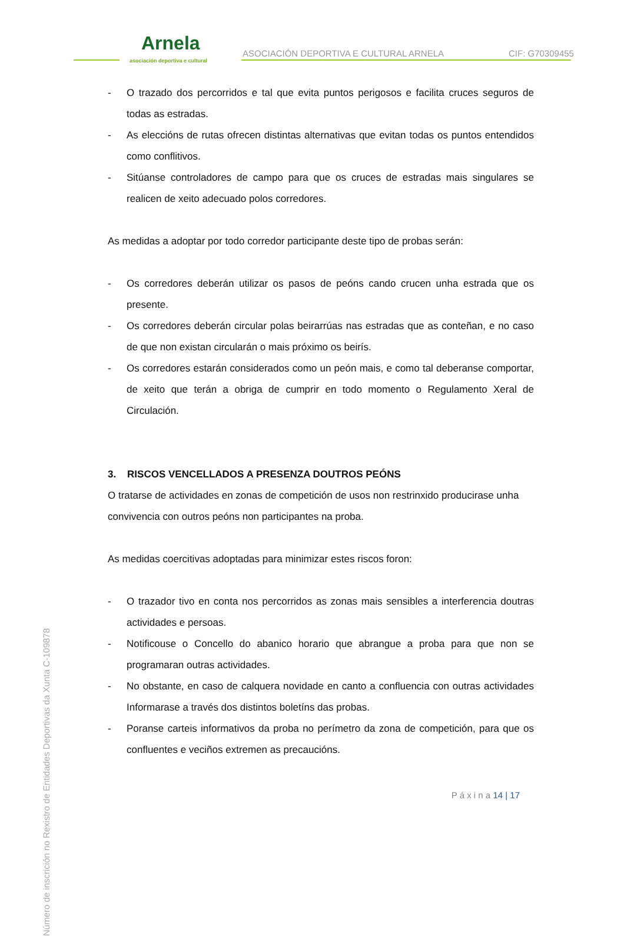Arnela
asociación deportiva e cultural
ASOCIACIÓN DEPORTIVA E CULTURAL ARNELA
CIF: G70309455
- O trazado dos percorridos e tal que evita puntos perigosos e facilita cruces seguros de todas as estradas.
- As eleccións de rutas ofrecen distintas alternativas que evitan todas os puntos entendidos como conflitivos.
- Sitúanse controladores de campo para que os cruces de estradas mais singulares se realicen de xeito adecuado polos corredores.
As medidas a adoptar por todo corredor participante deste tipo de probas serán:
- Os corredores deberán utilizar os pasos de peóns cando crucen unha estrada que os presente.
- Os corredores deberán circular polas beirarrúas nas estradas que as conteñan, e no caso de que non existan circularán o mais próximo os beirís.
- Os corredores estarán considerados como un peón mais, e como tal deberanse comportar, de xeito que terán a obriga de cumprir en todo momento o Regulamento Xeral de Circulación.
3. RISCOS VENCELLADOS A PRESENZA DOUTROS PEÓNS
O tratarse de actividades en zonas de competición de usos non restrinxido producirase unha convivencia con outros peóns non participantes na proba.
As medidas coercitivas adoptadas para minimizar estes riscos foron:
- O trazador tivo en conta nos percorridos as zonas mais sensibles a interferencia doutras actividades e persoas.
- Notificouse o Concello do abanico horario que abrangue a proba para que non se programaran outras actividades.
- No obstante, en caso de calquera novidade en canto a confluencia con outras actividades Informarase a través dos distintos boletíns das probas.
- Poranse carteis informativos da proba no perímetro da zona de competición, para que os confluentes e veciños extremen as precaucións.
P á x i n a 14 | 17
Número de inscrición no Rexistro de Entidades Deportivas da Xunta C-109878